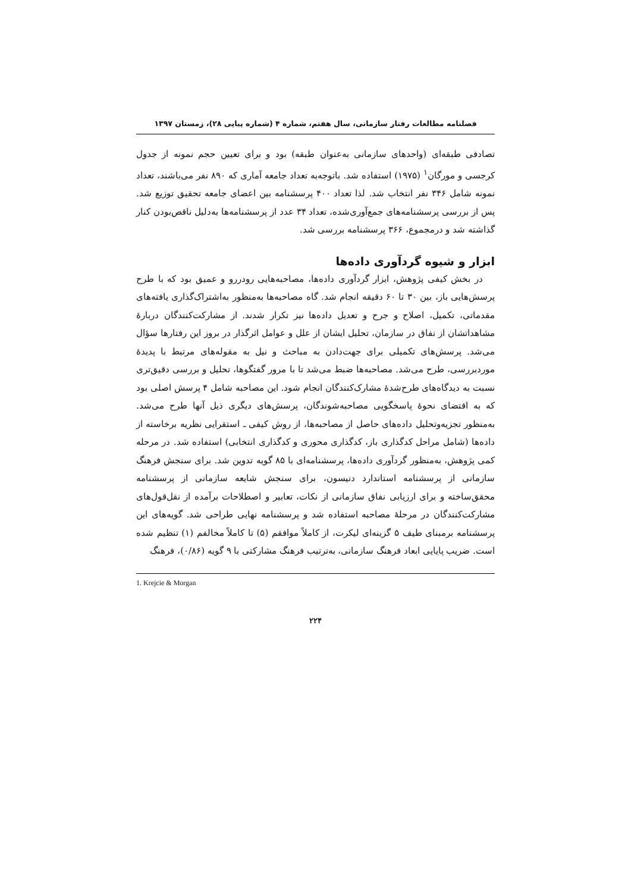فصلنامه مطالعات رفتار سازمانی، سال هفتم، شماره ۴ (شماره پیاپی ۲۸)، زمستان ۱۳۹۷
تصادفی طبقه‌ای (واحدهای سازمانی به‌عنوان طبقه) بود و برای تعیین حجم نمونه از جدول کرجسی و مورگان<sup>۱</sup> (۱۹۷۵) استفاده شد. باتوجه‌به تعداد جامعه آماری که ۸۹۰ نفر می‌باشند، تعداد نمونه شامل ۳۴۶ نفر انتخاب شد. لذا تعداد ۴۰۰ پرسشنامه بین اعضای جامعه تحقیق توزیع شد. پس از بررسی پرسشنامه‌های جمع‌آوری‌شده، تعداد ۳۴ عدد از پرسشنامه‌ها به‌دلیل ناقص‌بودن کنار گذاشته شد و درمجموع، ۳۶۶ پرسشنامه بررسی شد.
ابزار و شیوه گردآوری داده‌ها
در بخش کیفی پژوهش، ابزار گردآوری داده‌ها، مصاحبه‌هایی رودررو و عمیق بود که با طرح پرسش‌هایی باز، بین ۳۰ تا ۶۰ دقیقه انجام شد. گاه مصاحبه‌ها به‌منظور به‌اشتراک‌گذاری یافته‌های مقدماتی، تکمیل، اصلاح و جرح و تعدیل داده‌ها نیز تکرار شدند. از مشارکت‌کنندگان دربارهٔ مشاهداتشان از نفاق در سازمان، تحلیل ایشان از علل و عوامل اثرگذار در بروز این رفتارها سؤال می‌شد. پرسش‌های تکمیلی برای جهت‌دادن به مباحث و نیل به مقوله‌های مرتبط با پدیدهٔ موردبررسی، طرح می‌شد. مصاحبه‌ها ضبط می‌شد تا با مرور گفتگوها، تحلیل و بررسی دقیق‌تری نسبت به دیدگاه‌های طرح‌شدهٔ مشارک‌کنندگان انجام شود. این مصاحبه شامل ۴ پرسش اصلی بود که به اقتضای نحوهٔ پاسخگویی مصاحبه‌شوندگان، پرسش‌های دیگری ذیل آنها طرح می‌شد. به‌منظور تجزیه‌وتحلیل داده‌های حاصل از مصاحبه‌ها، از روش کیفی ـ استقرایی نظریه برخاسته از داده‌ها (شامل مراحل کدگذاری باز، کدگذاری محوری و کدگذاری انتخابی) استفاده شد. در مرحله کمی پژوهش، به‌منظور گردآوری داده‌ها، پرسشنامه‌ای با ۸۵ گویه تدوین شد. برای سنجش فرهنگ سازمانی از پرسشنامه استاندارد دنیسون، برای سنجش شایعه سازمانی از پرسشنامه محقق‌ساخته و برای ارزیابی نفاق سازمانی از نکات، تعابیر و اصطلاحات برآمده از نقل‌قول‌های مشارکت‌کنندگان در مرحلهٔ مصاحبه استفاده شد و پرسشنامه نهایی طراحی شد. گویه‌های این پرسشنامه برمبنای طیف ۵ گزینه‌ای لیکرت، از کاملاً موافقم (۵) تا کاملاً مخالفم (۱) تنظیم شده است. ضریب پایایی ابعاد فرهنگ سازمانی، به‌ترتیب فرهنگ مشارکتی با ۹ گویه (۰/۸۶)، فرهنگ
1. Krejcie & Morgan
۲۲۴